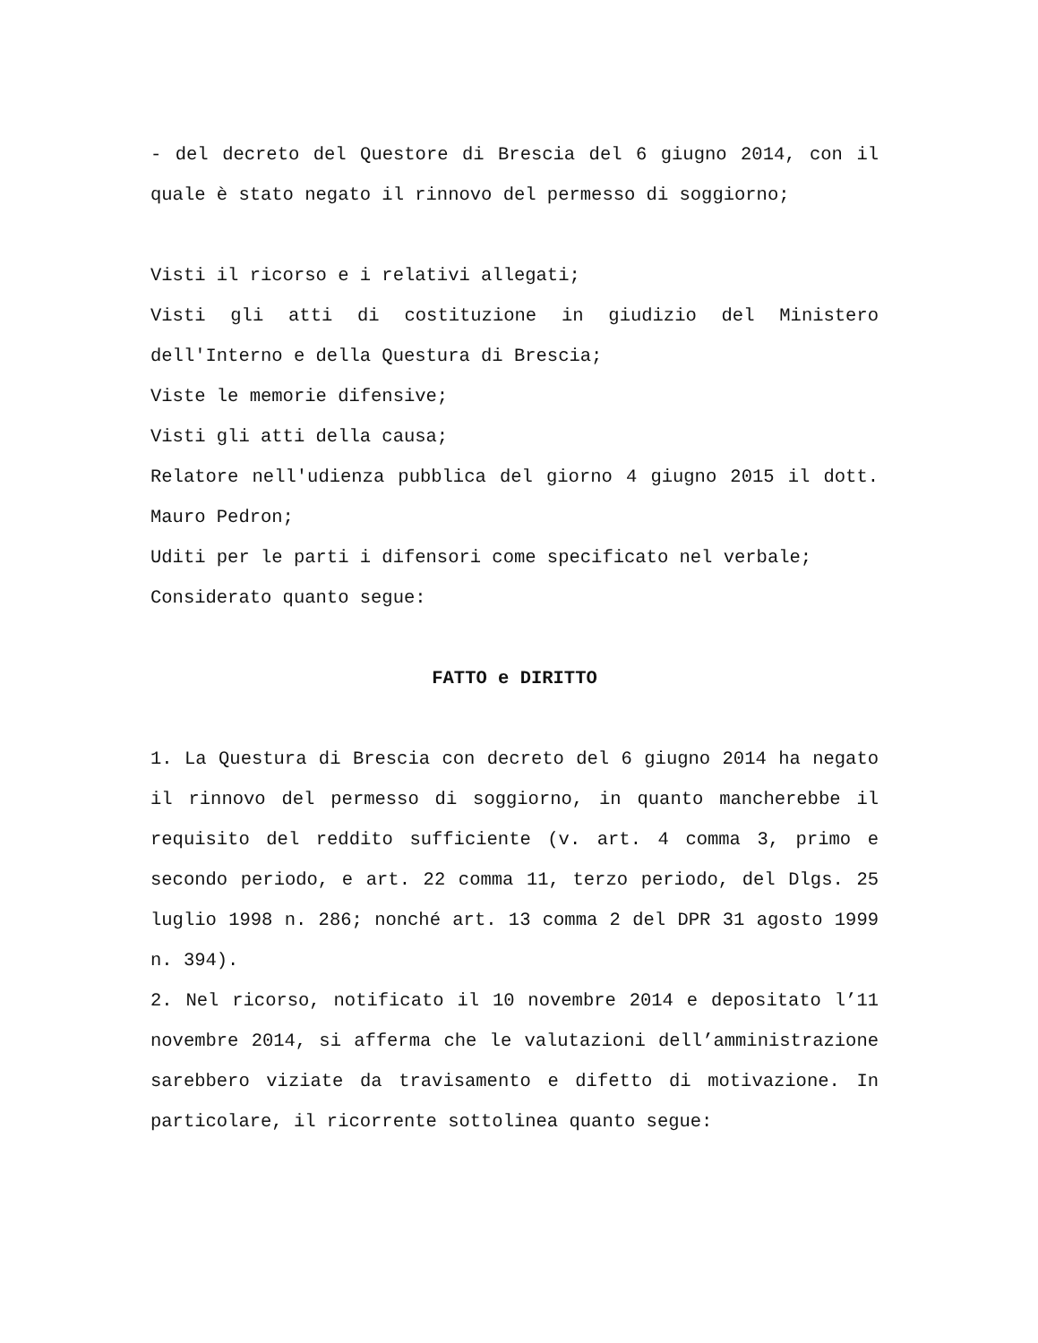- del decreto del Questore di Brescia del 6 giugno 2014, con il quale è stato negato il rinnovo del permesso di soggiorno;
Visti il ricorso e i relativi allegati;
Visti gli atti di costituzione in giudizio del Ministero dell'Interno e della Questura di Brescia;
Viste le memorie difensive;
Visti gli atti della causa;
Relatore nell'udienza pubblica del giorno 4 giugno 2015 il dott. Mauro Pedron;
Uditi per le parti i difensori come specificato nel verbale;
Considerato quanto segue:
FATTO e DIRITTO
1. La Questura di Brescia con decreto del 6 giugno 2014 ha negato il rinnovo del permesso di soggiorno, in quanto mancherebbe il requisito del reddito sufficiente (v. art. 4 comma 3, primo e secondo periodo, e art. 22 comma 11, terzo periodo, del Dlgs. 25 luglio 1998 n. 286; nonché art. 13 comma 2 del DPR 31 agosto 1999 n. 394).
2. Nel ricorso, notificato il 10 novembre 2014 e depositato l’11 novembre 2014, si afferma che le valutazioni dell’amministrazione sarebbero viziate da travisamento e difetto di motivazione. In particolare, il ricorrente sottolinea quanto segue: